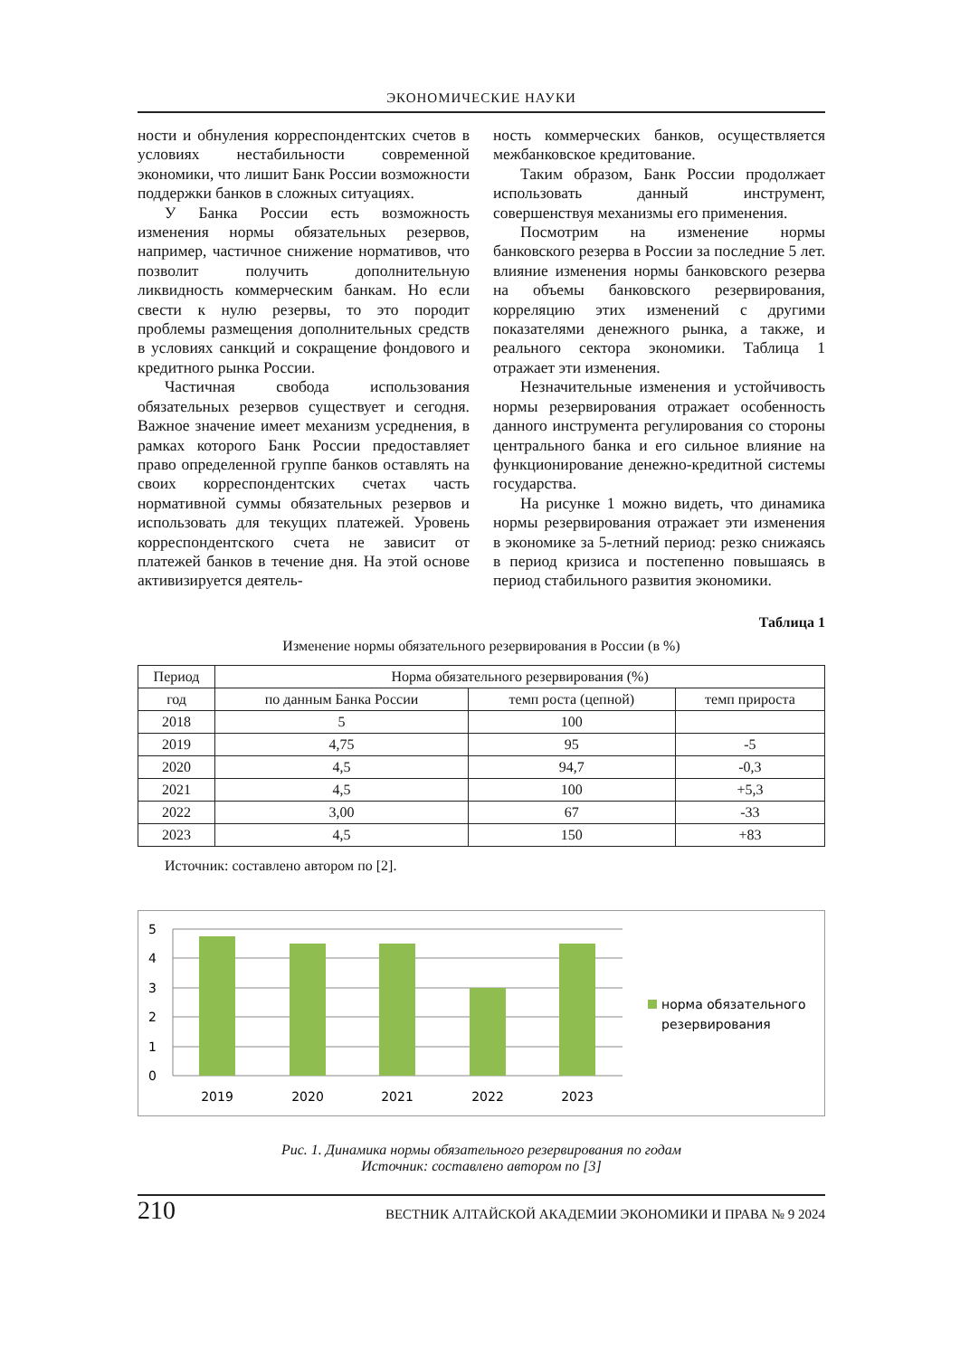ЭКОНОМИЧЕСКИЕ НАУКИ
ности и обнуления корреспондентских счетов в условиях нестабильности современной экономики, что лишит Банк России возможности поддержки банков в сложных ситуациях.
У Банка России есть возможность изменения нормы обязательных резервов, например, частичное снижение нормативов, что позволит получить дополнительную ликвидность коммерческим банкам. Но если свести к нулю резервы, то это породит проблемы размещения дополнительных средств в условиях санкций и сокращение фондового и кредитного рынка России.
Частичная свобода использования обязательных резервов существует и сегодня. Важное значение имеет механизм усреднения, в рамках которого Банк России предоставляет право определенной группе банков оставлять на своих корреспондентских счетах часть нормативной суммы обязательных резервов и использовать для текущих платежей. Уровень корреспондентского счета не зависит от платежей банков в течение дня. На этой основе активизируется деятель-
ность коммерческих банков, осуществляется межбанковское кредитование.
Таким образом, Банк России продолжает использовать данный инструмент, совершенствуя механизмы его применения.
Посмотрим на изменение нормы банковского резерва в России за последние 5 лет. влияние изменения нормы банковского резерва на объемы банковского резервирования, корреляцию этих изменений с другими показателями денежного рынка, а также, и реального сектора экономики. Таблица 1 отражает эти изменения.
Незначительные изменения и устойчивость нормы резервирования отражает особенность данного инструмента регулирования со стороны центрального банка и его сильное влияние на функционирование денежно-кредитной системы государства.
На рисунке 1 можно видеть, что динамика нормы резервирования отражает эти изменения в экономике за 5-летний период: резко снижаясь в период кризиса и постепенно повышаясь в период стабильного развития экономики.
Таблица 1
Изменение нормы обязательного резервирования в России (в %)
| Период | Норма обязательного резервирования (%) | | |
| --- | --- | --- | --- |
| год | по данным Банка России | темп роста (цепной) | темп прироста |
| 2018 | 5 | 100 | |
| 2019 | 4,75 | 95 | -5 |
| 2020 | 4,5 | 94,7 | -0,3 |
| 2021 | 4,5 | 100 | +5,3 |
| 2022 | 3,00 | 67 | -33 |
| 2023 | 4,5 | 150 | +83 |
Источник: составлено автором по [2].
5
4
3
2
1
0
2019
2020
2021
2022
2023
норма обязательного
резервирования
Рис. 1. Динамика нормы обязательного резервирования по годам
Источник: составлено автором по [3]
210 ВЕСТНИК АЛТАЙСКОЙ АКАДЕМИИ ЭКОНОМИКИ И ПРАВА № 9 2024